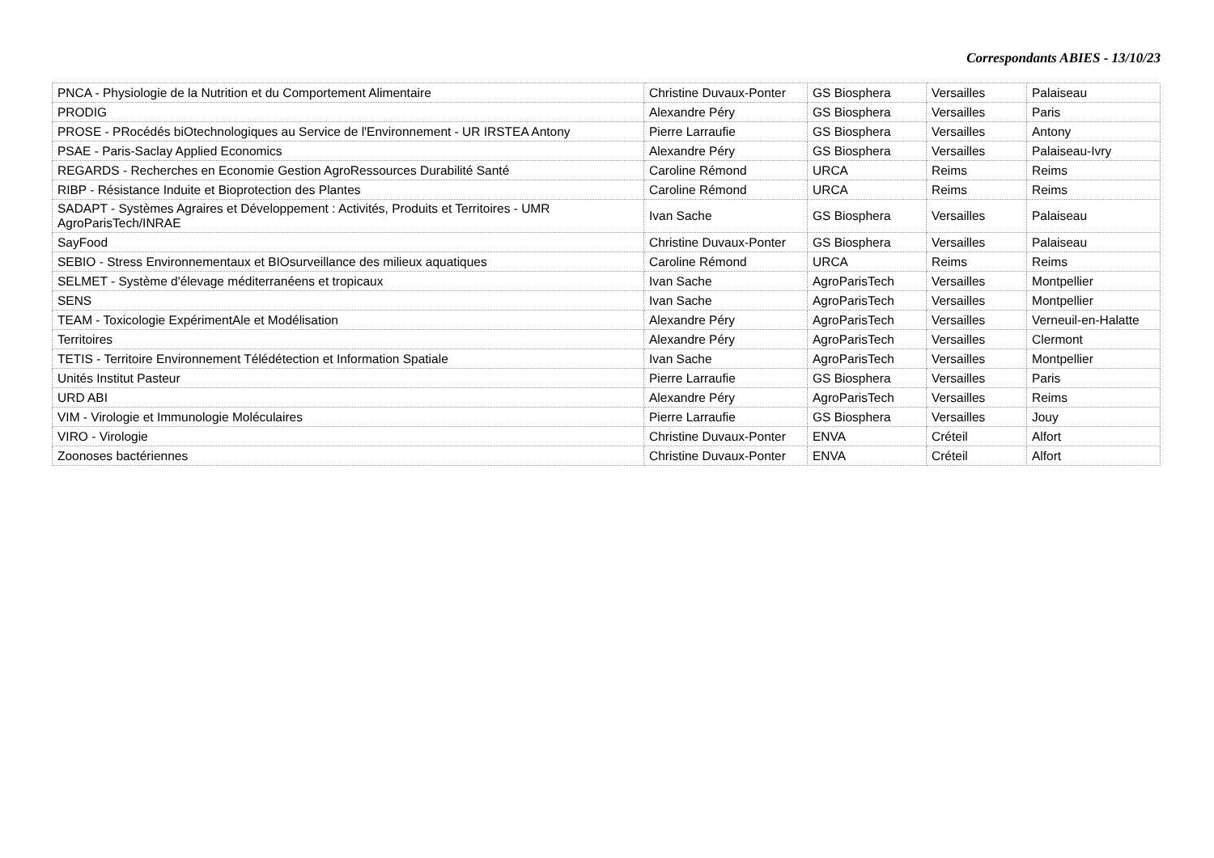Correspondants ABIES - 13/10/23
| PNCA - Physiologie de la Nutrition et du Comportement Alimentaire | Christine Duvaux-Ponter | GS Biosphera | Versailles | Palaiseau |
| PRODIG | Alexandre Péry | GS Biosphera | Versailles | Paris |
| PROSE - PRocédés biOtechnologiques au Service de l'Environnement - UR IRSTEA Antony | Pierre Larraufie | GS Biosphera | Versailles | Antony |
| PSAE - Paris-Saclay Applied Economics | Alexandre Péry | GS Biosphera | Versailles | Palaiseau-Ivry |
| REGARDS - Recherches en Economie Gestion AgroRessources Durabilité Santé | Caroline Rémond | URCA | Reims | Reims |
| RIBP - Résistance Induite et Bioprotection des Plantes | Caroline Rémond | URCA | Reims | Reims |
| SADAPT - Systèmes Agraires et Développement : Activités, Produits et Territoires - UMR AgroParisTech/INRAE | Ivan Sache | GS Biosphera | Versailles | Palaiseau |
| SayFood | Christine Duvaux-Ponter | GS Biosphera | Versailles | Palaiseau |
| SEBIO - Stress Environnementaux et BIOsurveillance des milieux aquatiques | Caroline Rémond | URCA | Reims | Reims |
| SELMET - Système d'élevage méditerranéens et tropicaux | Ivan Sache | AgroParisTech | Versailles | Montpellier |
| SENS | Ivan Sache | AgroParisTech | Versailles | Montpellier |
| TEAM - Toxicologie ExpérimentAle et Modélisation | Alexandre Péry | AgroParisTech | Versailles | Verneuil-en-Halatte |
| Territoires | Alexandre Péry | AgroParisTech | Versailles | Clermont |
| TETIS - Territoire Environnement Télédétection et Information Spatiale | Ivan Sache | AgroParisTech | Versailles | Montpellier |
| Unités Institut Pasteur | Pierre Larraufie | GS Biosphera | Versailles | Paris |
| URD ABI | Alexandre Péry | AgroParisTech | Versailles | Reims |
| VIM - Virologie et Immunologie Moléculaires | Pierre Larraufie | GS Biosphera | Versailles | Jouy |
| VIRO - Virologie | Christine Duvaux-Ponter | ENVA | Créteil | Alfort |
| Zoonoses bactériennes | Christine Duvaux-Ponter | ENVA | Créteil | Alfort |